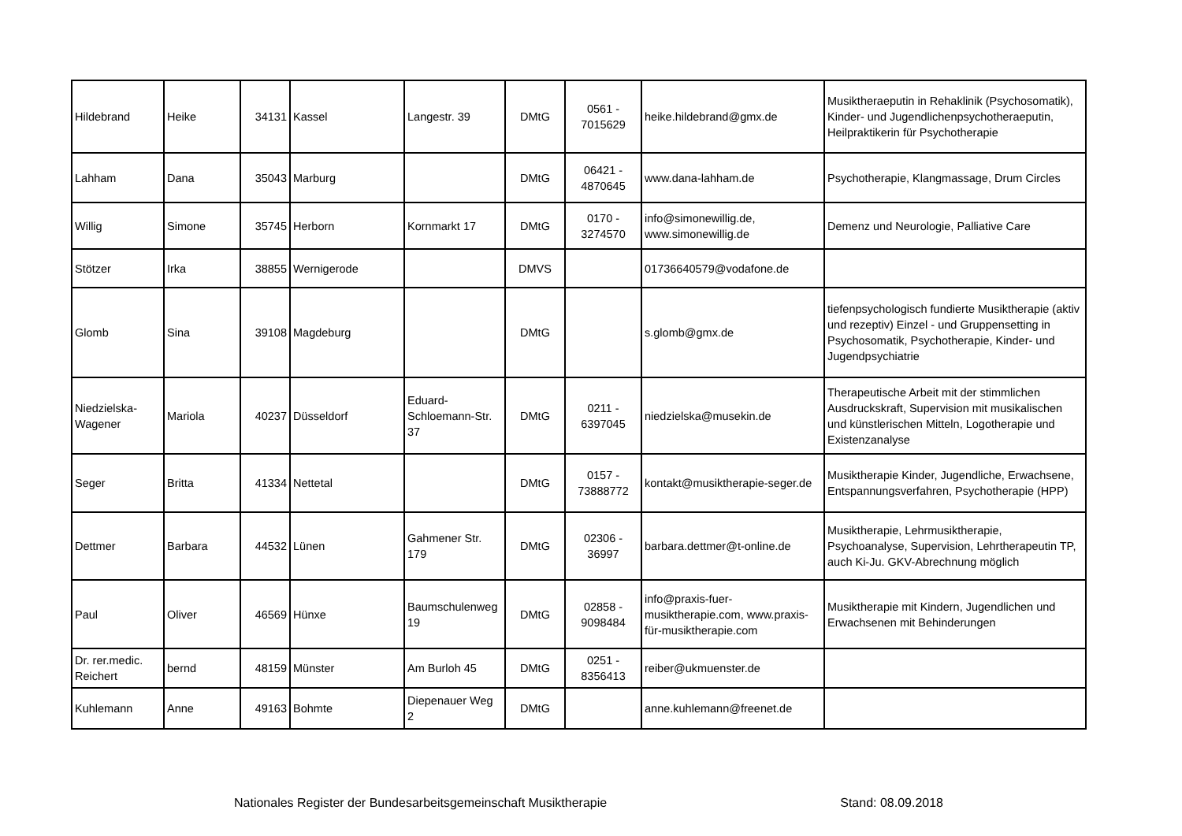| Hildebrand | Heike | 34131 | Kassel | Langestr. 39 | DMtG | 0561 - 7015629 | heike.hildebrand@gmx.de | Musiktheraeputin in Rehaklinik (Psychosomatik), Kinder- und Jugendlichenpsychotheraeputin, Heilpraktikerin für Psychotherapie |
| Lahham | Dana | 35043 | Marburg | | DMtG | 06421 - 4870645 | www.dana-lahham.de | Psychotherapie, Klangmassage, Drum Circles |
| Willig | Simone | 35745 | Herborn | Kornmarkt 17 | DMtG | 0170 - 3274570 | info@simonewillig.de, www.simonewillig.de | Demenz und Neurologie, Palliative Care |
| Stötzer | Irka | 38855 | Wernigerode | | DMVS | | 01736640579@vodafone.de | |
| Glomb | Sina | 39108 | Magdeburg | | DMtG | | s.glomb@gmx.de | tiefenpsychologisch fundierte Musiktherapie (aktiv und rezeptiv) Einzel - und Gruppensetting in Psychosomatik, Psychotherapie, Kinder- und Jugendpsychiatrie |
| Niedzielska-Wagener | Mariola | 40237 | Düsseldorf | Eduard-Schloemann-Str. 37 | DMtG | 0211 - 6397045 | niedzielska@musekin.de | Therapeutische Arbeit mit der stimmlichen Ausdruckskraft, Supervision mit musikalischen und künstlerischen Mitteln, Logotherapie und Existenzanalyse |
| Seger | Britta | 41334 | Nettetal | | DMtG | 0157 - 73888772 | kontakt@musiktherapie-seger.de | Musiktherapie Kinder, Jugendliche, Erwachsene, Entspannungsverfahren, Psychotherapie (HPP) |
| Dettmer | Barbara | 44532 | Lünen | Gahmener Str. 179 | DMtG | 02306 - 36997 | barbara.dettmer@t-online.de | Musiktherapie, Lehrmusiktherapie, Psychoanalyse, Supervision, Lehrtherapeutin TP, auch Ki-Ju. GKV-Abrechnung möglich |
| Paul | Oliver | 46569 | Hünxe | Baumschulenweg 19 | DMtG | 02858 - 9098484 | info@praxis-fuer-musiktherapie.com, www.praxis-für-musiktherapie.com | Musiktherapie mit Kindern, Jugendlichen und Erwachsenen mit Behinderungen |
| Dr. rer.medic. Reichert | bernd | 48159 | Münster | Am Burloh 45 | DMtG | 0251 - 8356413 | reiber@ukmuenster.de | |
| Kuhlemann | Anne | 49163 | Bohmte | Diepenauer Weg 2 | DMtG | | anne.kuhlemann@freenet.de | |
Nationales Register der Bundesarbeitsgemeinschaft Musiktherapie Stand: 08.09.2018